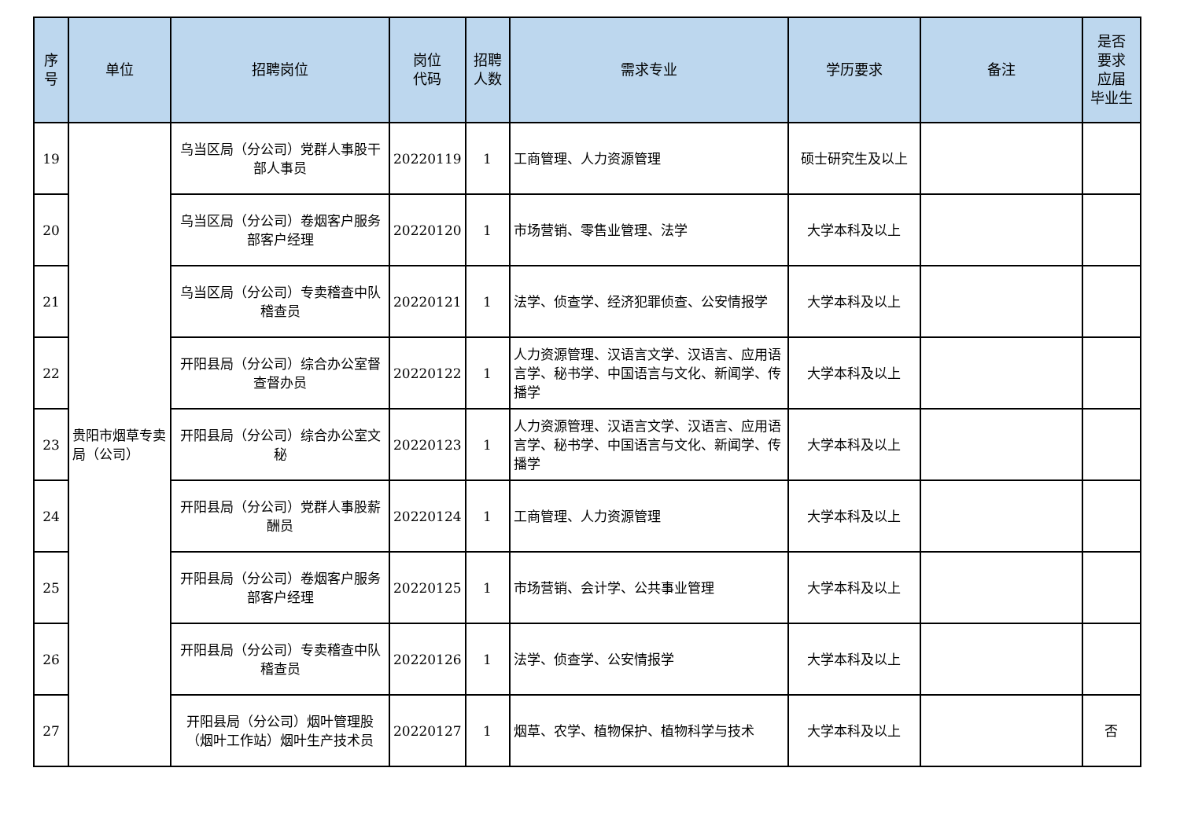| 序 号 | 单位 | 招聘岗位 | 岗位 代码 | 招聘 人数 | 需求专业 | 学历要求 | 备注 | 是否 要求 应届 毕业生 |
| --- | --- | --- | --- | --- | --- | --- | --- | --- |
| 19 | 贵阳市烟草专卖局（公司） | 乌当区局（分公司）党群人事股干部人事员 | 20220119 | 1 | 工商管理、人力资源管理 | 硕士研究生及以上 | | |
| 20 | | 乌当区局（分公司）卷烟客户服务部客户经理 | 20220120 | 1 | 市场营销、零售业管理、法学 | 大学本科及以上 | | |
| 21 | | 乌当区局（分公司）专卖稽查中队稽查员 | 20220121 | 1 | 法学、侦查学、经济犯罪侦查、公安情报学 | 大学本科及以上 | | |
| 22 | | 开阳县局（分公司）综合办公室督查督办员 | 20220122 | 1 | 人力资源管理、汉语言文学、汉语言、应用语言学、秘书学、中国语言与文化、新闻学、传播学 | 大学本科及以上 | | |
| 23 | | 开阳县局（分公司）综合办公室文秘 | 20220123 | 1 | 人力资源管理、汉语言文学、汉语言、应用语言学、秘书学、中国语言与文化、新闻学、传播学 | 大学本科及以上 | | |
| 24 | | 开阳县局（分公司）党群人事股薪酬员 | 20220124 | 1 | 工商管理、人力资源管理 | 大学本科及以上 | | |
| 25 | | 开阳县局（分公司）卷烟客户服务部客户经理 | 20220125 | 1 | 市场营销、会计学、公共事业管理 | 大学本科及以上 | | |
| 26 | | 开阳县局（分公司）专卖稽查中队稽查员 | 20220126 | 1 | 法学、侦查学、公安情报学 | 大学本科及以上 | | |
| 27 | | 开阳县局（分公司）烟叶管理股（烟叶工作站）烟叶生产技术员 | 20220127 | 1 | 烟草、农学、植物保护、植物科学与技术 | 大学本科及以上 | | 否 |